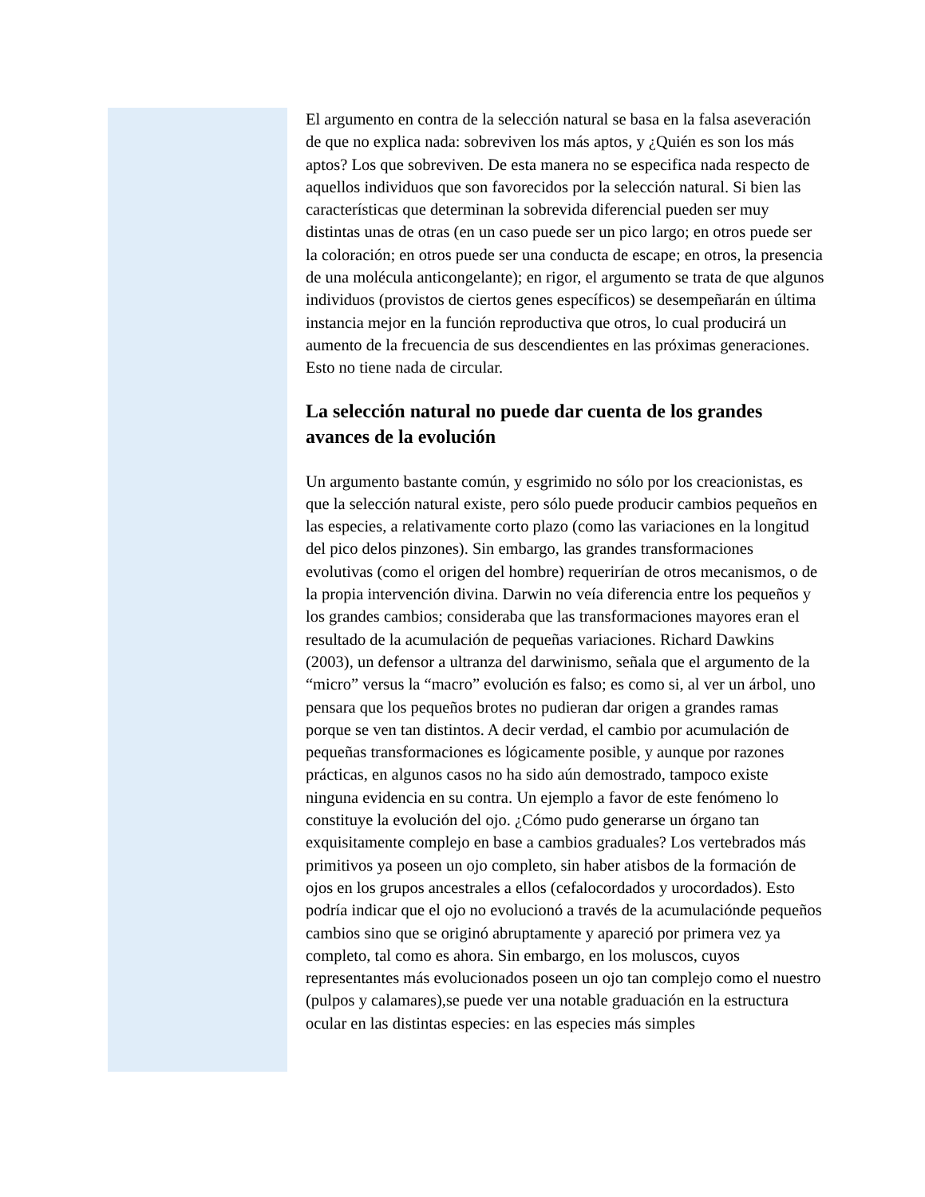El argumento en contra de la selección natural se basa en la falsa aseveración de que no explica nada: sobreviven los más aptos, y ¿Quién es son los más aptos? Los que sobreviven. De esta manera no se especifica nada respecto de aquellos individuos que son favorecidos por la selección natural. Si bien las características que determinan la sobrevida diferencial pueden ser muy distintas unas de otras (en un caso puede ser un pico largo; en otros puede ser la coloración; en otros puede ser una conducta de escape; en otros, la presencia de una molécula anticongelante); en rigor, el argumento se trata de que algunos individuos (provistos de ciertos genes específicos) se desempeñarán en última instancia mejor en la función reproductiva que otros, lo cual producirá un aumento de la frecuencia de sus descendientes en las próximas generaciones. Esto no tiene nada de circular.
La selección natural no puede dar cuenta de los grandes avances de la evolución
Un argumento bastante común, y esgrimido no sólo por los creacionistas, es que la selección natural existe, pero sólo puede producir cambios pequeños en las especies, a relativamente corto plazo (como las variaciones en la longitud del pico delos pinzones). Sin embargo, las grandes transformaciones evolutivas (como el origen del hombre) requerirían de otros mecanismos, o de la propia intervención divina. Darwin no veía diferencia entre los pequeños y los grandes cambios; consideraba que las transformaciones mayores eran el resultado de la acumulación de pequeñas variaciones. Richard Dawkins (2003), un defensor a ultranza del darwinismo, señala que el argumento de la “micro” versus la “macro” evolución es falso; es como si, al ver un árbol, uno pensara que los pequeños brotes no pudieran dar origen a grandes ramas porque se ven tan distintos. A decir verdad, el cambio por acumulación de pequeñas transformaciones es lógicamente posible, y aunque por razones prácticas, en algunos casos no ha sido aún demostrado, tampoco existe ninguna evidencia en su contra. Un ejemplo a favor de este fenómeno lo constituye la evolución del ojo. ¿Cómo pudo generarse un órgano tan exquisitamente complejo en base a cambios graduales? Los vertebrados más primitivos ya poseen un ojo completo, sin haber atisbos de la formación de ojos en los grupos ancestrales a ellos (cefalocordados y urocordados). Esto podría indicar que el ojo no evolucionó a través de la acumulaciónde pequeños cambios sino que se originó abruptamente y apareció por primera vez ya completo, tal como es ahora. Sin embargo, en los moluscos, cuyos representantes más evolucionados poseen un ojo tan complejo como el nuestro (pulpos y calamares),se puede ver una notable graduación en la estructura ocular en las distintas especies: en las especies más simples